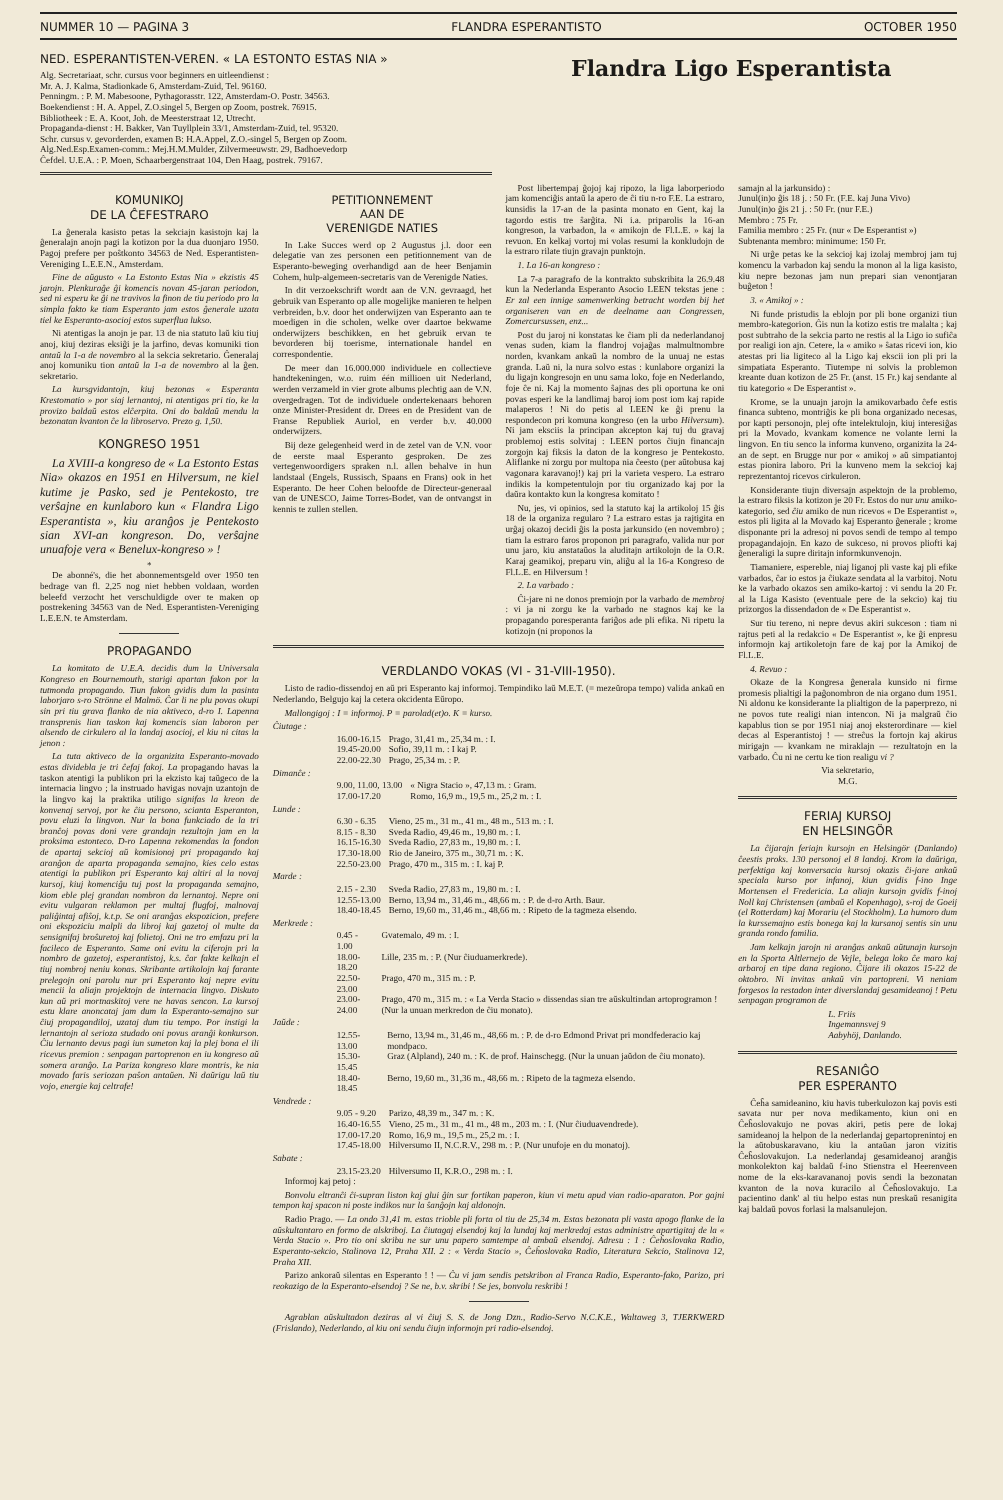NUMMER 10 — PAGINA 3 FLANDRA ESPERANTISTO OCTOBER 1950
NED. ESPERANTISTEN-VEREN. « LA ESTONTO ESTAS NIA »
Alg. Secretariaat, schr. cursus voor beginners en uitleendienst :
Mr. A. J. Kalma, Stadionkade 6, Amsterdam-Zuid, Tel. 96160.
Penningm. : P. M. Mabesoone, Pythagorasstr. 122, Amsterdam-O. Postr. 34563.
Boekendienst : H. A. Appel, Z.O.singel 5, Bergen op Zoom, postrek. 76915.
Bibliotheek : E. A. Koot, Joh. de Meesterstraat 12, Utrecht.
Propaganda-dienst : H. Bakker, Van Tuyllplein 33/1, Amsterdam-Zuid, tel. 95320.
Schr. cursus v. gevorderden, examen B: H.A.Appel, Z.O.-singel 5, Bergen op Zoom.
Alg.Ned.Esp.Examen-comm.: Mej.H.M.Mulder, Zilvermeeuwstr. 29, Badhoevedorp
Ĉefdel. U.E.A. : P. Moen, Schaarbergenstraat 104, Den Haag, postrek. 79167.
Flandra Ligo Esperantista
KOMUNIKOJ
DE LA ĈEFESTRARO
La ĝenerala kasisto petas la sekciajn kasistojn kaj la ĝeneralajn anojn pagi la kotizon por la dua duonjaro 1950. Pagoj prefere per poŝtkonto 34563 de Ned. Esperantisten-Vereniging L.E.E.N., Amsterdam.
Fine de aŭgusto « La Estonto Estas Nia » ekzistis 45 jarojn. Plenkuraĝe ĝi komencis novan 45-jaran periodon, sed ni esperu ke ĝi ne travivos la finon de tiu periodo pro la simpla fakto ke tiam Esperanto jam estos ĝenerale uzata tiel ke Esperanto-asocioj estos superflua lukso.
Ni atentigas la anojn je par. 13 de nia statuto laŭ kiu tiuj anoj, kiuj deziras eksiĝi je la jarfino, devas komuniki tion antaŭ la 1-a de novembro al la sekcia sekretario. Ĝeneralaj anoj komuniku tion antaŭ la 1-a de novembro al la ĝen. sekretario.
La kursgvidantojn, kiuj bezonas « Esperanta Krestomatio » por siaj lernantoj, ni atentigas pri tio, ke la provizo baldaŭ estos elĉerpita. Oni do baldaŭ mendu la bezonatan kvanton ĉe la libroservo. Prezo g. 1,50.
KONGRESO 1951
La XVIII-a kongreso de « La Estonto Estas Nia» okazos en 1951 en Hilversum, ne kiel kutime je Pasko, sed je Pentekosto, tre verŝajne en kunlaboro kun « Flandra Ligo Esperantista », kiu aranĝos je Pentekosto sian XVI-an kongreson. Do, verŝajne unuafoje vera « Benelux-kongreso » !
*
De abonné's, die het abonnementsgeld over 1950 ten bedrage van fl. 2,25 nog niet hebben voldaan, worden beleefd verzocht het verschuldigde over te maken op postrekening 34563 van de Ned. Esperantisten-Vereniging L.E.E.N. te Amsterdam.
PROPAGANDO
La komitato de U.E.A. decidis dum la Universala Kongreso en Bournemouth, starigi apartan fakon por la tutmonda propagando. Tiun fakon gvidis dum la pasinta laborjaro s-ro Strönne el Malmö. Ĉar li ne plu povas okupi sin pri tiu grava flanko de nia aktiveco, d-ro I. Lapenna transprenis lian taskon kaj komencis sian laboron per alsendo de cirkulero al la landaj asocioj, el kiu ni citas la jenon :
La tuta aktiveco de la organizita Esperanto-movado estas dividebla je tri ĉefaj fakoj. La propagando havas la taskon atentigi la publikon pri la ekzisto kaj taŭgeco de la internacia lingvo ; la instruado havigas novajn uzantojn de la lingvo kaj la praktika utiligo signifas la kreon de konvenaj servoj, por ke ĉiu persono, scianta Esperanton, povu eluzi la lingvon. Nur la bona funkciado de la tri branĉoj povas doni vere grandajn rezultojn jam en la proksima estonteco. D-ro Lapenna rekomendas la fondon de apartaj sekcioj aŭ komisionoj pri propagando kaj aranĝon de aparta propaganda semajno, kies celo estas atentigi la publikon pri Esperanto kaj altiri al la novaj kursoj, kiuj komenciĝu tuj post la propaganda semajno, kiom eble plej grandan nombron da lernantoj. Nepre oni evitu vulgaran reklamon per multaj flugfoj, malnovaj paliĝintaj afiŝoj, k.t.p. Se oni aranĝas ekspozicion, prefere oni ekspoziciu malpli da libroj kaj gazetoj ol multe da sensignifaj broŝuretoj kaj folietoj. Oni ne tro emfazu pri la facileco de Esperanto. Same oni evitu la ciferojn pri la nombro de gazetoj, esperantistoj, k.s. ĉar fakte kelkajn el tiuj nombroj neniu konas. Skribante artikolojn kaj farante prelegojn oni parolu nur pri Esperanto kaj nepre evitu mencii la aliajn projektojn de internacia lingvo. Diskuto kun aŭ pri mortnaskitoj vere ne havas sencon. La kursoj estu klare anoncataj jam dum la Esperanto-semajno sur ĉiuj propagandiloj, uzataj dum tiu tempo. Por instigi la lernantojn al serioza studado oni povus aranĝi konkurson. Ĉiu lernanto devus pagi iun sumeton kaj la plej bona el ili ricevus premion : senpagan partoprenon en iu kongreso aŭ somera aranĝo. La Pariza kongreso klare montris, ke nia movado faris seriozan paŝon antaŭen. Ni daŭrigu laŭ tiu vojo, energie kaj celtrafe!
PETITIONNEMENT
AAN DE
VERENIGDE NATIES
In Lake Succes werd op 2 Augustus j.l. door een delegatie van zes personen een petitionnement van de Esperanto-beweging overhandigd aan de heer Benjamin Cohem, hulp-algemeen-secretaris van de Verenigde Naties.
In dit verzoekschrift wordt aan de V.N. gevraagd, het gebruik van Esperanto op alle mogelijke manieren te helpen verbreiden, b.v. door het onderwijzen van Esperanto aan te moedigen in die scholen, welke over daartoe bekwame onderwijzers beschikken, en het gebruik ervan te bevorderen bij toerisme, internationale handel en correspondentie.
De meer dan 16.000.000 individuele en collectieve handtekeningen, w.o. ruim één millioen uit Nederland, werden verzameld in vier grote albums plechtig aan de V.N. overgedragen. Tot de individuele ondertekenaars behoren onze Minister-President dr. Drees en de President van de Franse Republiek Auriol, en verder b.v. 40.000 onderwijzers.
Bij deze gelegenheid werd in de zetel van de V.N. voor de eerste maal Esperanto gesproken. De zes vertegenwoordigers spraken n.l. allen behalve in hun landstaal (Engels, Russisch, Spaans en Frans) ook in het Esperanto. De heer Cohen beloofde de Directeur-generaal van de UNESCO, Jaime Torres-Bodet, van de ontvangst in kennis te zullen stellen.
Post libertempaj ĝojoj kaj ripozo, la liga laborperiodo jam komenciĝis antaŭ la apero de ĉi tiu n-ro F.E. La estraro, kunsidis la 17-an de la pasinta monato en Gent, kaj la tagordo estis tre ŝarĝita. Ni i.a. priparolis la 16-an kongreson, la varbadon, la « amikojn de Fl.L.E. » kaj la revuon. En kelkaj vortoj mi volas resumi la konkludojn de la estraro rilate tiujn gravajn punktojn.
1. La 16-an kongreso :
La 7-a paragrafo de la kontrakto subskribita la 26.9.48 kun la Nederlanda Esperanto Asocio LEEN tekstas jene : Er zal een innige samenwerking betracht worden bij het organiseren van en de deelname aan Congressen, Zomercursussen, enz...
Post du jaroj ni konstatas ke ĉiam pli da nederlandanoj venas suden, kiam la flandroj vojaĝas malmultnombre norden, kvankam ankaŭ la nombro de la unuaj ne estas granda. Laŭ ni, la nura solvo estas : kunlabore organizi la du ligajn kongresojn en unu sama loko, foje en Nederlando, foje ĉe ni. Kaj la momento ŝajnas des pli oportuna ke oni povas esperi ke la landlimaj baroj iom post iom kaj rapide malaperos ! Ni do petis al LEEN ke ĝi prenu la respondecon pri komuna kongreso (en la urbo Hilversum). Ni jam eksciis la principan akcepton kaj tuj du gravaj problemoj estis solvitaj : LEEN portos ĉiujn financajn zorgojn kaj fiksis la daton de la kongreso je Pentekosto. Aliflanke ni zorgu por multopa nia ĉeesto (per aŭtobusa kaj vagonara karavanoj!) kaj pri la varieta vespero. La estraro indikis la kompetentulojn por tiu organizado kaj por la daŭra kontakto kun la kongresa komitato !
Nu, jes, vi opinios, sed la statuto kaj la artikoloj 15 ĝis 18 de la organiza regularo ? La estraro estas ja rajtigita en urĝaj okazoj decidi ĝis la posta jarkunsido (en novembro) ; tiam la estraro faros proponon pri paragrafo, valida nur por unu jaro, kiu anstataŭos la aluditajn artikolojn de la O.R. Karaj geamikoj, preparu vin, aliĝu al la 16-a Kongreso de Fl.L.E. en Hilversum !
2. La varbado :
Ĉi-jare ni ne donos premiojn por la varbado de membroj : vi ja ni zorgu ke la varbado ne stagnos kaj ke la propagando poresperanta fariĝos ade pli efika. Ni ripetu la kotizojn (ni proponos la
VERDLANDO VOKAS (VI - 31-VIII-1950).
Listo de radio-dissendoj en aŭ pri Esperanto kaj informoj. Tempindiko laŭ M.E.T. (= mezeŭropa tempo) valida ankaŭ en Nederlando, Belgujo kaj la cetera okcidenta Eŭropo.
Mallongigoj : I = informoj. P = parolad(et)o. K = kurso.
Ĉiutage :
| 16.00-16.15 | Prago, 31,41 m., 25,34 m. : I. |
| 19.45-20.00 | Sofio, 39,11 m. : I kaj P. |
| 22.00-22.30 | Prago, 25,34 m. : P. |
Dimanĉe :
| 9.00, 11.00, 13.00 | « Nigra Stacio », 47,13 m. : Gram. |
| 17.00-17.20 | Romo, 16,9 m., 19,5 m., 25,2 m. : I. |
Lunde :
| 6.30 - 6.35 | Vieno, 25 m., 31 m., 41 m., 48 m., 513 m. : I. |
| 8.15 - 8.30 | Sveda Radio, 49,46 m., 19,80 m. : I. |
| 16.15-16.30 | Sveda Radio, 27,83 m., 19,80 m. : I. |
| 17.30-18.00 | Rio de Janeiro, 375 m., 30,71 m. : K. |
| 22.50-23.00 | Prago, 470 m., 315 m. : I. kaj P. |
Marde :
| 2.15 - 2.30 | Sveda Radio, 27,83 m., 19,80 m. : I. |
| 12.55-13.00 | Berno, 13,94 m., 31,46 m., 48,66 m. : P. de d-ro Arth. Baur. |
| 18.40-18.45 | Berno, 19,60 m., 31,46 m., 48,66 m. : Ripeto de la tagmeza elsendo. |
Merkrede :
| 0.45 - 1.00 | Gvatemalo, 49 m. : I. |
| 18.00-18.20 | Lille, 235 m. : P. (Nur ĉiuduamerkrede). |
| 22.50-23.00 | Prago, 470 m., 315 m. : P. |
| 23.00-24.00 | Prago, 470 m., 315 m. : « La Verda Stacio » dissendas sian tre aŭskultindan artoprogramon ! (Nur la unuan merkredon de ĉiu monato). |
Jaŭde :
| 12.55-13.00 | Berno, 13,94 m., 31,46 m., 48,66 m. : P. de d-ro Edmond Privat pri mondfederacio kaj mondpaco. |
| 15.30-15.45 | Graz (Alpland), 240 m. : K. de prof. Hainschegg. (Nur la unuan jaŭdon de ĉiu monato). |
| 18.40-18.45 | Berno, 19,60 m., 31,36 m., 48,66 m. : Ripeto de la tagmeza elsendo. |
Vendrede :
| 9.05 - 9.20 | Parizo, 48,39 m., 347 m. : K. |
| 16.40-16.55 | Vieno, 25 m., 31 m., 41 m., 48 m., 203 m. : I. (Nur ĉiuduavendrede). |
| 17.00-17.20 | Romo, 16,9 m., 19,5 m., 25,2 m. : I. |
| 17.45-18.00 | Hilversumo II, N.C.R.V., 298 m. : P. (Nur unufoje en du monatoj). |
Sabate :
| 23.15-23.20 | Hilversumo II, K.R.O., 298 m. : I. |
Informoj kaj petoj :
Bonvolu eltranĉi ĉi-supran liston kaj glui ĝin sur fortikan paperon, kiun vi metu apud vian radio-aparaton. Por gajni tempon kaj spacon ni poste indikos nur la ŝanĝojn kaj aldonojn.
Radio Prago. — La ondo 31,41 m. estas trioble pli forta ol tiu de 25,34 m. Estas bezonata pli vasta apogo flanke de la aŭskultantaro en formo de alskriboj. La ĉiutagaj elsendoj kaj la lundaj kaj merkredaj estas administre apartigitaj de la « Verda Stacio ». Pro tio oni skribu ne sur unu papero samtempe al ambaŭ elsendoj. Adresu : 1 : Ĉeĥoslovaka Radio, Esperanto-sekcio, Stalinova 12, Praha XII. 2 : « Verda Stacio », Ĉeĥoslovaka Radio, Literatura Sekcio, Stalinova 12, Praha XII.
Parizo ankoraŭ silentas en Esperanto ! ! — Ĉu vi jam sendis petskribon al Franca Radio, Esperanto-fako, Parizo, pri reokazigo de la Esperanto-elsendoj ? Se ne, b.v. skribi ! Se jes, bonvolu reskribi !
Agrablan aŭskultadon deziras al vi ĉiuj S. S. de Jong Dzn., Radio-Servo N.C.K.E., Waltaweg 3, TJERKWERD (Frislando), Nederlando, al kiu oni sendu ĉiujn informojn pri radio-elsendoj.
samajn al la jarkunsido) :
Junul(in)o ĝis 18 j. : 50 Fr. (F.E. kaj Juna Vivo)
Junul(in)o ĝis 21 j. : 50 Fr. (nur F.E.)
Membro : 75 Fr.
Familia membro : 25 Fr. (nur « De Esperantist »)
Subtenanta membro: minimume: 150 Fr.
Ni urĝe petas ke la sekcioj kaj izolaj membroj jam tuj komencu la varbadon kaj sendu la monon al la liga kasisto, kiu nepre bezonas jam nun prepari sian venontjaran buĝeton !
3. « Amikoj » :
Ni funde pristudis la eblojn por pli bone organizi tiun membro-kategorion. Ĝis nun la kotizo estis tre malalta ; kaj post subtraho de la sekcia parto ne restis al la Ligo io sufiĉa por realigi ion ajn. Cetere, la « amiko » ŝatas ricevi ion, kio atestas pri lia ligiteco al la Ligo kaj ekscii ion pli pri la simpatiata Esperanto. Tiutempe ni solvis la problemon kreante duan kotizon de 25 Fr. (anst. 15 Fr.) kaj sendante al tiu kategorio « De Esperantist ».
Krome, se la unuajn jarojn la amikovarbado ĉefe estis financa subteno, montriĝis ke pli bona organizado necesas, por kapti personojn, plej ofte intelektulojn, kiuj interesiĝas pri la Movado, kvankam komence ne volante lerni la lingvon. En tiu senco la informa kunveno, organizita la 24-an de sept. en Brugge nur por « amikoj » aŭ simpatiantoj estas pionira laboro. Pri la kunveno mem la sekcioj kaj reprezentantoj ricevos cirkuleron.
Konsiderante tiujn diversajn aspektojn de la problemo, la estraro fiksis la kotizon je 20 Fr. Estos do nur unu amiko-kategorio, sed ĉiu amiko de nun ricevos « De Esperantist », estos pli ligita al la Movado kaj Esperanto ĝenerale ; krome disponante pri la adresoj ni povos sendi de tempo al tempo propagandajojn. En kazo de sukceso, ni provos pliofti kaj ĝeneraligi la supre diritajn informkunvenojn.
Tiamaniere, espereble, niaj liganoj pli vaste kaj pli efike varbados, ĉar io estos ja ĉiukaze sendata al la varbitoj. Notu ke la varbado okazos sen amiko-kartoj : vi sendu la 20 Fr. al la Liga Kasisto (eventuale pere de la sekcio) kaj tiu prizorgos la dissendadon de « De Esperantist ».
Sur tiu tereno, ni nepre devus akiri sukceson : tiam ni rajtus peti al la redakcio « De Esperantist », ke ĝi enpresu informojn kaj artikoletojn fare de kaj por la Amikoj de Fl.L.E.
4. Revuo :
Okaze de la Kongresa ĝenerala kunsido ni firme promesis plialtigi la paĝonombron de nia organo dum 1951. Ni aldonu ke konsiderante la plialtigon de la paperprezo, ni ne povos tute realigi nian intencon. Ni ja malgraŭ ĉio kapablus tion se por 1951 niaj anoj eksterordinare — kiel decas al Esperantistoj ! — streĉus la fortojn kaj akirus mirigajn — kvankam ne miraklajn — rezultatojn en la varbado. Ĉu ni ne certu ke tion realigu vi ?
Via sekretario,
M.G.
FERIAJ KURSOJ
EN HELSINGÖR
La ĉijarajn feriajn kursojn en Helsingör (Danlando) ĉeestis proks. 130 personoj el 8 landoj. Krom la daŭriga, perfektiga kaj konversacia kursoj okazis ĉi-jare ankaŭ speciala kurso por infanoj, kiun gvidis f-ino Inge Mortensen el Fredericia. La aliajn kursojn gvidis f-inoj Noll kaj Christensen (ambaŭ el Kopenhago), s-roj de Goeij (el Rotterdam) kaj Morariu (el Stockholm). La humoro dum la kurssemajno estis bonega kaj la kursanoj sentis sin unu granda rondo familia.
Jam kelkajn jarojn ni aranĝas ankaŭ aŭtunajn kursojn en la Sporta Altlernejo de Vejle, belega loko ĉe maro kaj arbaroj en tipe dana regiono. Ĉijare ili okazos 15-22 de oktobro. Ni invitas ankaŭ vin partopreni. Vi neniam forgesos la restadon inter diverslandaj gesamideanoj ! Petu senpagan programon de
L. Friis
Ingemannsvej 9
Aabyhöj, Danlando.
RESANIĜO
PER ESPERANTO
Ĉeĥa samideanino, kiu havis tuberkulozon kaj povis esti savata nur per nova medikamento, kiun oni en Ĉeĥoslovakujo ne povas akiri, petis pere de lokaj samideanoj la helpon de la nederlandaj gepartoprenintoj en la aŭtobuskaravano, kiu la antaŭan jaron vizitis Ĉeĥoslovakujon. La nederlandaj gesamideanoj aranĝis monkolekton kaj baldaŭ f-ino Stienstra el Heerenveen nome de la eks-karavananoj povis sendi la bezonatan kvanton de la nova kuracilo al Ĉeĥoslovakujo. La pacientino dank' al tiu helpo estas nun preskaŭ resanigita kaj baldaŭ povos forlasi la malsanulejon.